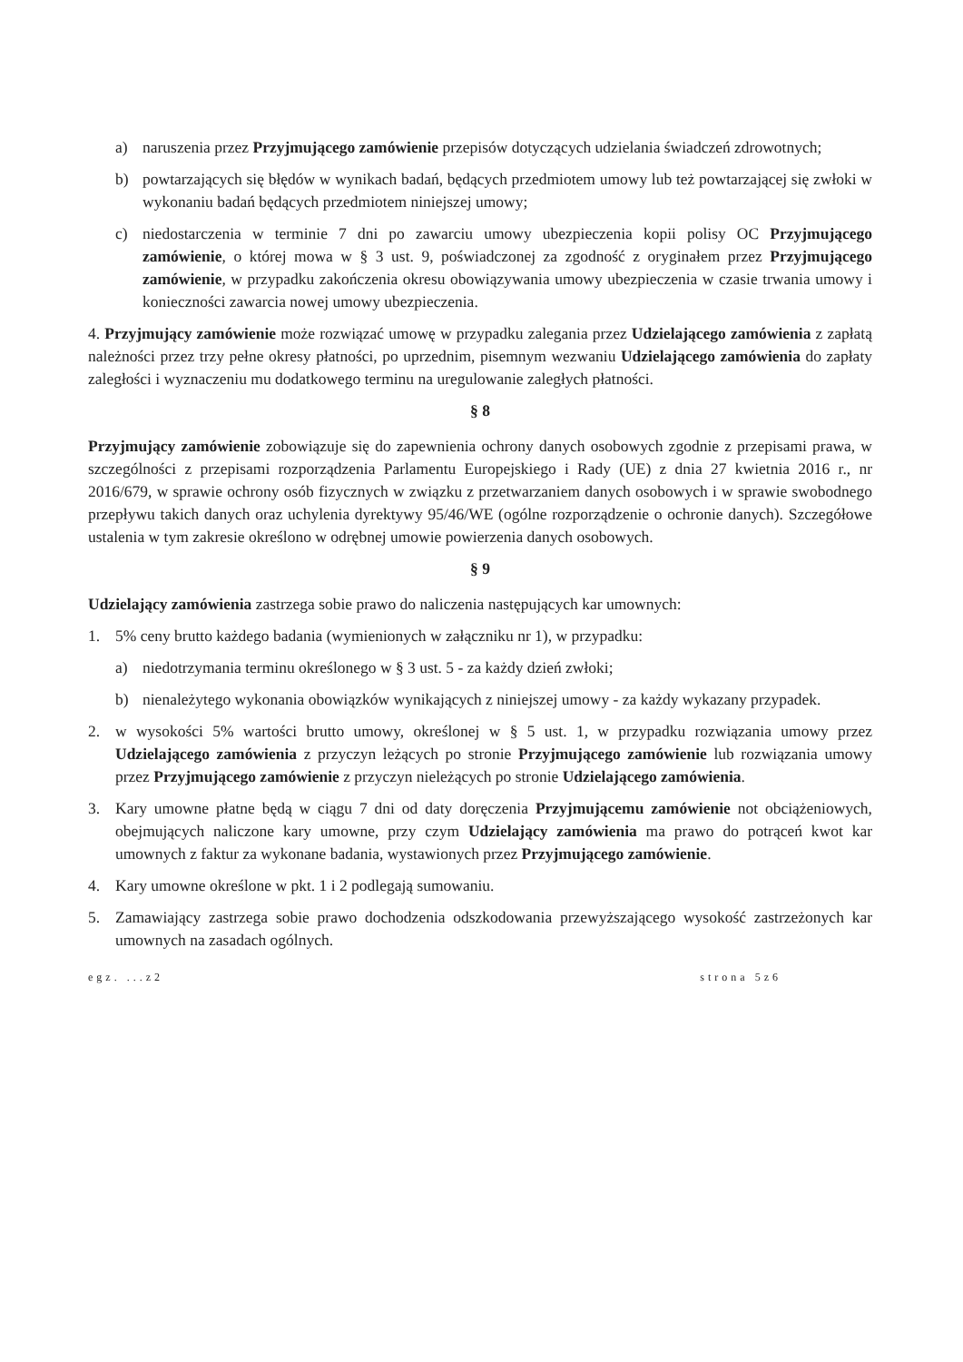a) naruszenia przez Przyjmującego zamówienie przepisów dotyczących udzielania świadczeń zdrowotnych;
b) powtarzających się błędów w wynikach badań, będących przedmiotem umowy lub też powtarzającej się zwłoki w wykonaniu badań będących przedmiotem niniejszej umowy;
c) niedostarczenia w terminie 7 dni po zawarciu umowy ubezpieczenia kopii polisy OC Przyjmującego zamówienie, o której mowa w § 3 ust. 9, poświadczonej za zgodność z oryginałem przez Przyjmującego zamówienie, w przypadku zakończenia okresu obowiązywania umowy ubezpieczenia w czasie trwania umowy i konieczności zawarcia nowej umowy ubezpieczenia.
4. Przyjmujący zamówienie może rozwiązać umowę w przypadku zalegania przez Udzielającego zamówienia z zapłatą należności przez trzy pełne okresy płatności, po uprzednim, pisemnym wezwaniu Udzielającego zamówienia do zapłaty zaległości i wyznaczeniu mu dodatkowego terminu na uregulowanie zaległych płatności.
§ 8
Przyjmujący zamówienie zobowiązuje się do zapewnienia ochrony danych osobowych zgodnie z przepisami prawa, w szczególności z przepisami rozporządzenia Parlamentu Europejskiego i Rady (UE) z dnia 27 kwietnia 2016 r., nr 2016/679, w sprawie ochrony osób fizycznych w związku z przetwarzaniem danych osobowych i w sprawie swobodnego przepływu takich danych oraz uchylenia dyrektywy 95/46/WE (ogólne rozporządzenie o ochronie danych). Szczegółowe ustalenia w tym zakresie określono w odrębnej umowie powierzenia danych osobowych.
§ 9
Udzielający zamówienia zastrzega sobie prawo do naliczenia następujących kar umownych:
1. 5% ceny brutto każdego badania (wymienionych w załączniku nr 1), w przypadku:
a) niedotrzymania terminu określonego w § 3 ust. 5 - za każdy dzień zwłoki;
b) nienależytego wykonania obowiązków wynikających z niniejszej umowy - za każdy wykazany przypadek.
2. w wysokości 5% wartości brutto umowy, określonej w § 5 ust. 1, w przypadku rozwiązania umowy przez Udzielającego zamówienia z przyczyn leżących po stronie Przyjmującego zamówienie lub rozwiązania umowy przez Przyjmującego zamówienie z przyczyn nieleżących po stronie Udzielającego zamówienia.
3. Kary umowne płatne będą w ciągu 7 dni od daty doręczenia Przyjmującemu zamówienie not obciążeniowych, obejmujących naliczone kary umowne, przy czym Udzielający zamówienia ma prawo do potrąceń kwot kar umownych z faktur za wykonane badania, wystawionych przez Przyjmującego zamówienie.
4. Kary umowne określone w pkt. 1 i 2 podlegają sumowaniu.
5. Zamawiający zastrzega sobie prawo dochodzenia odszkodowania przewyższającego wysokość zastrzeżonych kar umownych na zasadach ogólnych.
egz. ...z2 strona 5z6